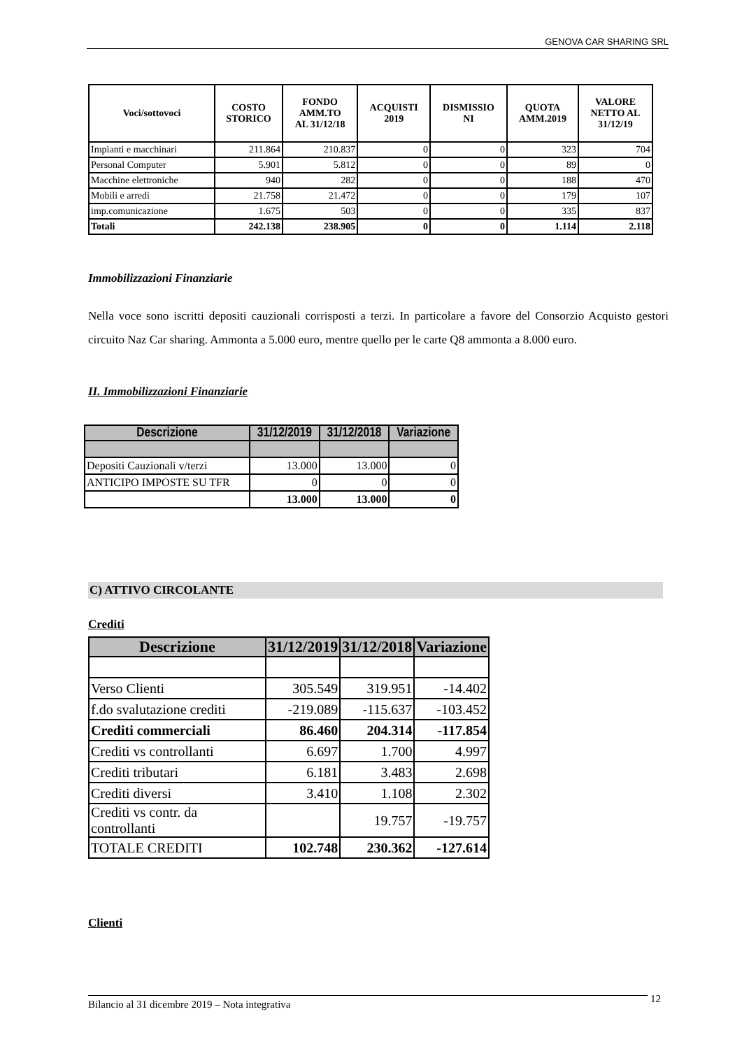GENOVA CAR SHARING SRL
| Voci/sottovoci | COSTO STORICO | FONDO AMM.TO AL 31/12/18 | ACQUISTI 2019 | DISMISSIO NI | QUOTA AMM.2019 | VALORE NETTO AL 31/12/19 |
| --- | --- | --- | --- | --- | --- | --- |
| Impianti e macchinari | 211.864 | 210.837 | 0 | 0 | 323 | 704 |
| Personal Computer | 5.901 | 5.812 | 0 | 0 | 89 | 0 |
| Macchine elettroniche | 940 | 282 | 0 | 0 | 188 | 470 |
| Mobili e arredi | 21.758 | 21.472 | 0 | 0 | 179 | 107 |
| imp.comunicazione | 1.675 | 503 | 0 | 0 | 335 | 837 |
| Totali | 242.138 | 238.905 | 0 | 0 | 1.114 | 2.118 |
Immobilizzazioni Finanziarie
Nella voce sono iscritti depositi cauzionali corrisposti a terzi. In particolare a favore del Consorzio Acquisto gestori circuito Naz Car sharing. Ammonta a 5.000 euro, mentre quello per le carte Q8 ammonta a 8.000 euro.
II. Immobilizzazioni Finanziarie
| Descrizione | 31/12/2019 | 31/12/2018 | Variazione |
| --- | --- | --- | --- |
| Depositi Cauzionali v/terzi | 13.000 | 13.000 | 0 |
| ANTICIPO IMPOSTE SU TFR | 0 | 0 | 0 |
| | 13.000 | 13.000 | 0 |
C) ATTIVO CIRCOLANTE
Crediti
| Descrizione | 31/12/2019 | 31/12/2018 | Variazione |
| --- | --- | --- | --- |
| Verso Clienti | 305.549 | 319.951 | -14.402 |
| f.do svalutazione crediti | -219.089 | -115.637 | -103.452 |
| Crediti commerciali | 86.460 | 204.314 | -117.854 |
| Crediti vs controllanti | 6.697 | 1.700 | 4.997 |
| Crediti tributari | 6.181 | 3.483 | 2.698 |
| Crediti diversi | 3.410 | 1.108 | 2.302 |
| Crediti vs contr. da controllanti | | 19.757 | -19.757 |
| TOTALE CREDITI | 102.748 | 230.362 | -127.614 |
Clienti
Bilancio al 31 dicembre 2019 – Nota integrativa 12